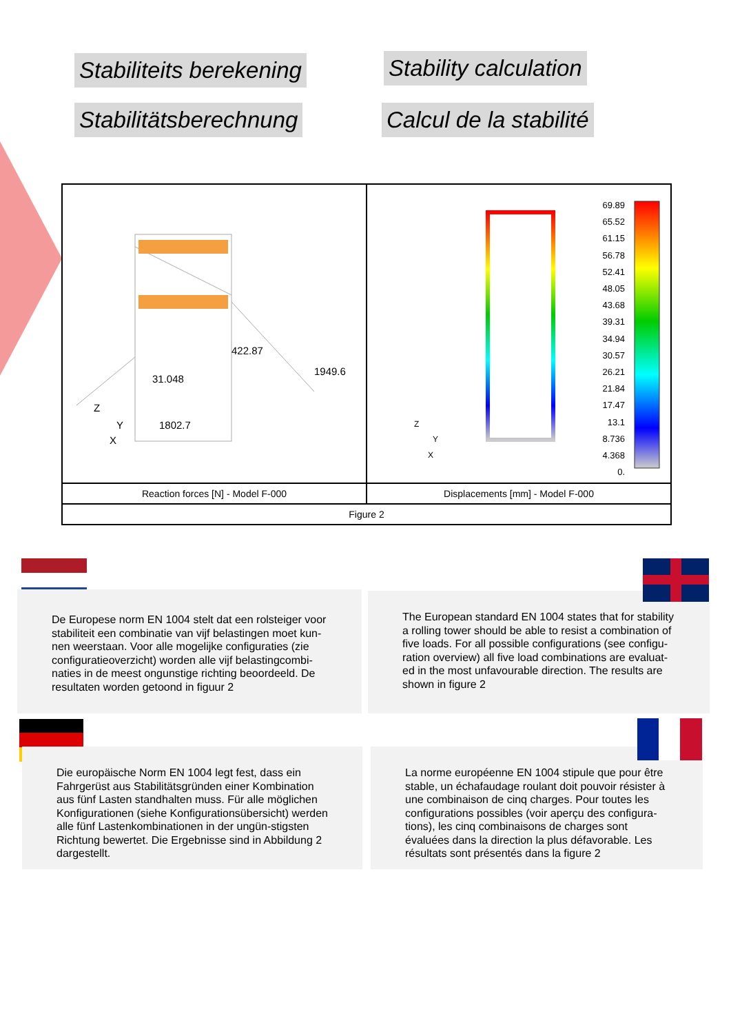Stabiliteits berekening Stability calculation
Stabilitätsberechnung Calcul de la stabilité
422.87
1949.6
31.048
1802.7
Z
Y
X
69.89
65.52
61.15
56.78
52.41
48.05
43.68
39.31
34.94
30.57
26.21
21.84
17.47
13.1
8.736
4.368
0.
Z
Y
X
Reaction forces [N] - Model F-000
Displacements [mm] - Model F-000
Figure 2
De Europese norm EN 1004 stelt dat een rolsteiger voor stabiliteit een combinatie van vijf belastingen moet kun-nen weerstaan. Voor alle mogelijke configuraties (zie configuratieoverzicht) worden alle vijf belastingcombi-naties in de meest ongunstige richting beoordeeld. De resultaten worden getoond in figuur 2
The European standard EN 1004 states that for stability a rolling tower should be able to resist a combination of five loads. For all possible configurations (see configu-ration overview) all five load combinations are evaluat-ed in the most unfavourable direction. The results are shown in figure 2
Die europäische Norm EN 1004 legt fest, dass ein Fahrgerüst aus Stabilitätsgründen einer Kombination aus fünf Lasten standhalten muss. Für alle möglichen Konfigurationen (siehe Konfigurationsübersicht) werden alle fünf Lastenkombinationen in der ungün-stigsten Richtung bewertet. Die Ergebnisse sind in Abbildung 2 dargestellt.
La norme européenne EN 1004 stipule que pour être stable, un échafaudage roulant doit pouvoir résister à une combinaison de cinq charges. Pour toutes les configurations possibles (voir aperçu des configura-tions), les cinq combinaisons de charges sont évaluées dans la direction la plus défavorable. Les résultats sont présentés dans la figure 2